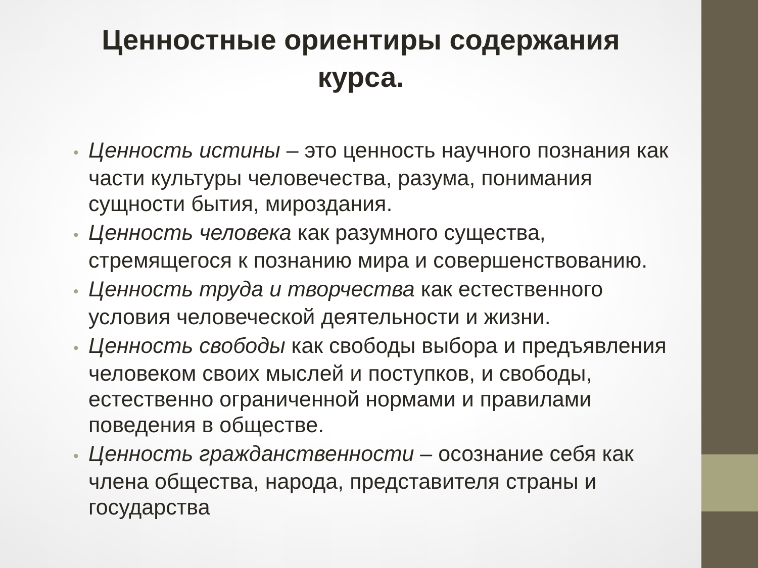Ценностные ориентиры содержания
курса.
• Ценность истины – это ценность научного познания как части культуры человечества, разума, понимания сущности бытия, мироздания.
• Ценность человека как разумного существа, стремящегося к познанию мира и совершенствованию.
• Ценность труда и творчества как естественного условия человеческой деятельности и жизни.
• Ценность свободы как свободы выбора и предъявления человеком своих мыслей и поступков, и свободы, естественно ограниченной нормами и правилами поведения в обществе.
• Ценность гражданственности – осознание себя как члена общества, народа, представителя страны и государства